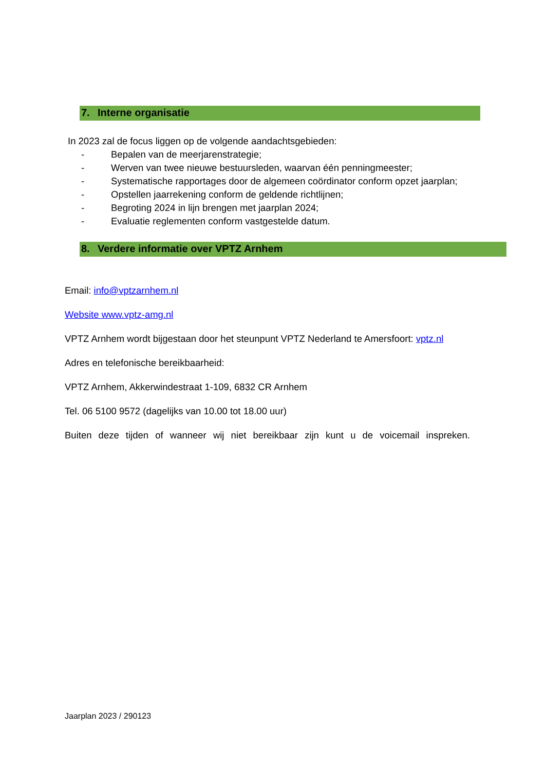7. Interne organisatie
In 2023 zal de focus liggen op de volgende aandachtsgebieden:
- Bepalen van de meerjarenstrategie;
- Werven van twee nieuwe bestuursleden, waarvan één penningmeester;
- Systematische rapportages door de algemeen coördinator conform opzet jaarplan;
- Opstellen jaarrekening conform de geldende richtlijnen;
- Begroting 2024 in lijn brengen met jaarplan 2024;
- Evaluatie reglementen conform vastgestelde datum.
8. Verdere informatie over VPTZ Arnhem
Email: info@vptzarnhem.nl
Website www.vptz-amg.nl
VPTZ Arnhem wordt bijgestaan door het steunpunt VPTZ Nederland te Amersfoort: vptz.nl
Adres en telefonische bereikbaarheid:
VPTZ Arnhem, Akkerwindestraat 1-109, 6832 CR Arnhem
Tel. 06 5100 9572 (dagelijks van 10.00 tot 18.00 uur)
Buiten deze tijden of wanneer wij niet bereikbaar zijn kunt u de voicemail inspreken.
Jaarplan 2023 / 290123